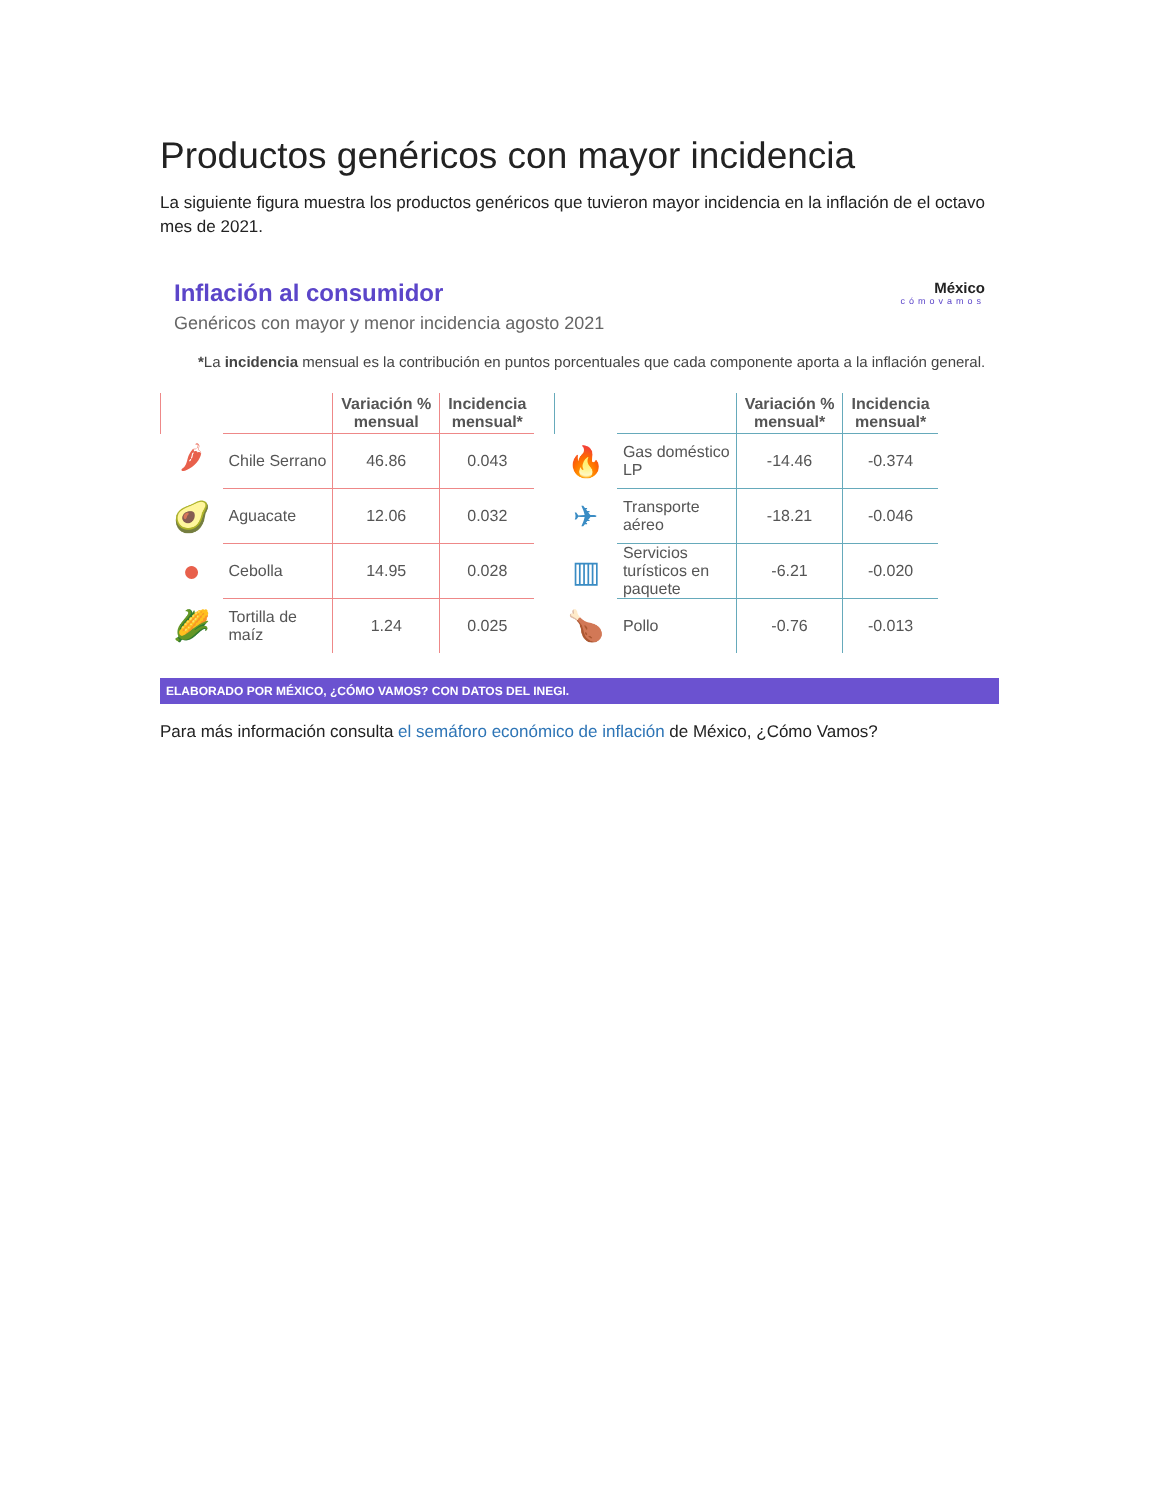Productos genéricos con mayor incidencia
La siguiente figura muestra los productos genéricos que tuvieron mayor incidencia en la inflación de el octavo mes de 2021.
México
cómovamos
Inflación al consumidor
Genéricos con mayor y menor incidencia agosto 2021
*La incidencia mensual es la contribución en puntos porcentuales que cada componente aporta a la inflación general.
| | | Variación % mensual | Incidencia mensual* |
| --- | --- | --- | --- |
| 🌶 | Chile Serrano | 46.86 | 0.043 |
| 🥑 | Aguacate | 12.06 | 0.032 |
| ● | Cebolla | 14.95 | 0.028 |
| 🌽 | Tortilla de maíz | 1.24 | 0.025 |
| | | Variación % mensual* | Incidencia mensual* |
| --- | --- | --- | --- |
| 🔥 | Gas doméstico LP | -14.46 | -0.374 |
| ✈ | Transporte aéreo | -18.21 | -0.046 |
| ▥ | Servicios turísticos en paquete | -6.21 | -0.020 |
| 🍗 | Pollo | -0.76 | -0.013 |
ELABORADO POR MÉXICO, ¿CÓMO VAMOS? CON DATOS DEL INEGI.
Para más información consulta el semáforo económico de inflación de México, ¿Cómo Vamos?